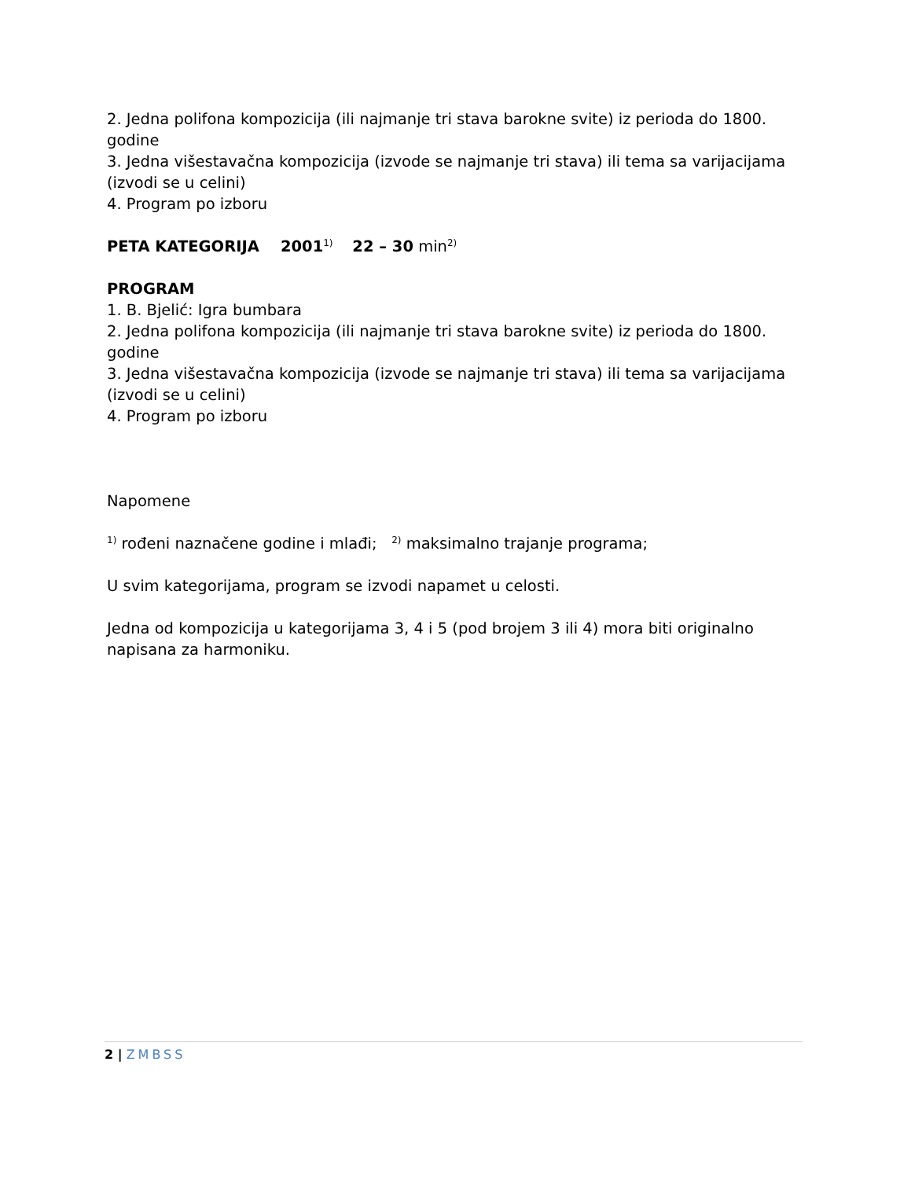2. Jedna polifona kompozicija (ili najmanje tri stava barokne svite) iz perioda do 1800. godine
3. Jedna višestavačna kompozicija (izvode se najmanje tri stava) ili tema sa varijacijama (izvodi se u celini)
4. Program po izboru
PETA KATEGORIJA 2001<sup>1)</sup> 22 – 30 min<sup>2)</sup>
PROGRAM
1. B. Bjelić: Igra bumbara
2. Jedna polifona kompozicija (ili najmanje tri stava barokne svite) iz perioda do 1800. godine
3. Jedna višestavačna kompozicija (izvode se najmanje tri stava) ili tema sa varijacijama (izvodi se u celini)
4. Program po izboru
Napomene
<sup>1)</sup> rođeni naznačene godine i mlađi; <sup>2)</sup> maksimalno trajanje programa;
U svim kategorijama, program se izvodi napamet u celosti.
Jedna od kompozicija u kategorijama 3, 4 i 5 (pod brojem 3 ili 4) mora biti originalno napisana za harmoniku.
2 | ZMBSS